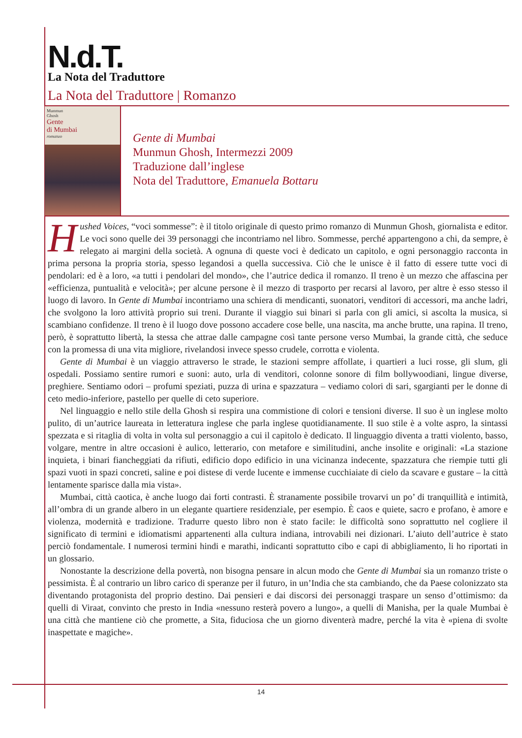N.d.T.
La Nota del Traduttore
La Nota del Traduttore | Romanzo
Munmun
Ghosh
Gente
di Mumbai
romanzo
Gente di Mumbai
Munmun Ghosh, Intermezzi 2009
Traduzione dall’inglese
Nota del Traduttore, Emanuela Bottaru
Hushed Voices, “voci sommesse”: è il titolo originale di questo primo romanzo di Munmun Ghosh, giornalista e editor. Le voci sono quelle dei 39 personaggi che incontriamo nel libro. Sommesse, perché appartengono a chi, da sempre, è relegato ai margini della società. A ognuna di queste voci è dedicato un capitolo, e ogni personaggio racconta in prima persona la propria storia, spesso legandosi a quella successiva. Ciò che le unisce è il fatto di essere tutte voci di pendolari: ed è a loro, «a tutti i pendolari del mondo», che l’autrice dedica il romanzo. Il treno è un mezzo che affascina per «efficienza, puntualità e velocità»; per alcune persone è il mezzo di trasporto per recarsi al lavoro, per altre è esso stesso il luogo di lavoro. In Gente di Mumbai incontriamo una schiera di mendicanti, suonatori, venditori di accessori, ma anche ladri, che svolgono la loro attività proprio sui treni. Durante il viaggio sui binari si parla con gli amici, si ascolta la musica, si scambiano confidenze. Il treno è il luogo dove possono accadere cose belle, una nascita, ma anche brutte, una rapina. Il treno, però, è soprattutto libertà, la stessa che attrae dalle campagne così tante persone verso Mumbai, la grande città, che seduce con la promessa di una vita migliore, rivelandosi invece spesso crudele, corrotta e violenta.
Gente di Mumbai è un viaggio attraverso le strade, le stazioni sempre affollate, i quartieri a luci rosse, gli slum, gli ospedali. Possiamo sentire rumori e suoni: auto, urla di venditori, colonne sonore di film bollywoodiani, lingue diverse, preghiere. Sentiamo odori – profumi speziati, puzza di urina e spazzatura – vediamo colori di sari, sgargianti per le donne di ceto medio-inferiore, pastello per quelle di ceto superiore.
Nel linguaggio e nello stile della Ghosh si respira una commistione di colori e tensioni diverse. Il suo è un inglese molto pulito, di un’autrice laureata in letteratura inglese che parla inglese quotidianamente. Il suo stile è a volte aspro, la sintassi spezzata e si ritaglia di volta in volta sul personaggio a cui il capitolo è dedicato. Il linguaggio diventa a tratti violento, basso, volgare, mentre in altre occasioni è aulico, letterario, con metafore e similitudini, anche insolite e originali: «La stazione inquieta, i binari fiancheggiati da rifiuti, edificio dopo edificio in una vicinanza indecente, spazzatura che riempie tutti gli spazi vuoti in spazi concreti, saline e poi distese di verde lucente e immense cucchiaiate di cielo da scavare e gustare – la città lentamente sparisce dalla mia vista».
Mumbai, città caotica, è anche luogo dai forti contrasti. È stranamente possibile trovarvi un po’ di tranquillità e intimità, all’ombra di un grande albero in un elegante quartiere residenziale, per esempio. È caos e quiete, sacro e profano, è amore e violenza, modernità e tradizione. Tradurre questo libro non è stato facile: le difficoltà sono soprattutto nel cogliere il significato di termini e idiomatismi appartenenti alla cultura indiana, introvabili nei dizionari. L’aiuto dell’autrice è stato perciò fondamentale. I numerosi termini hindi e marathi, indicanti soprattutto cibo e capi di abbigliamento, li ho riportati in un glossario.
Nonostante la descrizione della povertà, non bisogna pensare in alcun modo che Gente di Mumbai sia un romanzo triste o pessimista. È al contrario un libro carico di speranze per il futuro, in un’India che sta cambiando, che da Paese colonizzato sta diventando protagonista del proprio destino. Dai pensieri e dai discorsi dei personaggi traspare un senso d’ottimismo: da quelli di Viraat, convinto che presto in India «nessuno resterà povero a lungo», a quelli di Manisha, per la quale Mumbai è una città che mantiene ciò che promette, a Sita, fiduciosa che un giorno diventerà madre, perché la vita è «piena di svolte inaspettate e magiche».
14